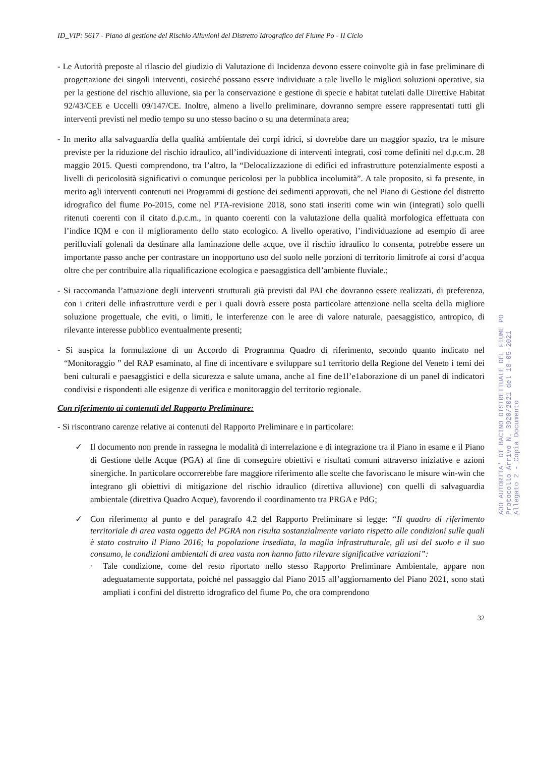ID_VIP: 5617 - Piano di gestione del Rischio Alluvioni del Distretto Idrografico del Fiume Po - II Ciclo
- Le Autorità preposte al rilascio del giudizio di Valutazione di Incidenza devono essere coinvolte già in fase preliminare di progettazione dei singoli interventi, cosicché possano essere individuate a tale livello le migliori soluzioni operative, sia per la gestione del rischio alluvione, sia per la conservazione e gestione di specie e habitat tutelati dalle Direttive Habitat 92/43/CEE e Uccelli 09/147/CE. Inoltre, almeno a livello preliminare, dovranno sempre essere rappresentati tutti gli interventi previsti nel medio tempo su uno stesso bacino o su una determinata area;
- In merito alla salvaguardia della qualità ambientale dei corpi idrici, si dovrebbe dare un maggior spazio, tra le misure previste per la riduzione del rischio idraulico, all’individuazione di interventi integrati, così come definiti nel d.p.c.m. 28 maggio 2015. Questi comprendono, tra l’altro, la “Delocalizzazione di edifici ed infrastrutture potenzialmente esposti a livelli di pericolosità significativi o comunque pericolosi per la pubblica incolumità”. A tale proposito, si fa presente, in merito agli interventi contenuti nei Programmi di gestione dei sedimenti approvati, che nel Piano di Gestione del distretto idrografico del fiume Po-2015, come nel PTA-revisione 2018, sono stati inseriti come win win (integrati) solo quelli ritenuti coerenti con il citato d.p.c.m., in quanto coerenti con la valutazione della qualità morfologica effettuata con l’indice IQM e con il miglioramento dello stato ecologico. A livello operativo, l’individuazione ad esempio di aree perifluviali golenali da destinare alla laminazione delle acque, ove il rischio idraulico lo consenta, potrebbe essere un importante passo anche per contrastare un inopportuno uso del suolo nelle porzioni di territorio limitrofe ai corsi d’acqua oltre che per contribuire alla riqualificazione ecologica e paesaggistica dell’ambiente fluviale.;
- Si raccomanda l’attuazione degli interventi strutturali già previsti dal PAI che dovranno essere realizzati, di preferenza, con i criteri delle infrastrutture verdi e per i quali dovrà essere posta particolare attenzione nella scelta della migliore soluzione progettuale, che eviti, o limiti, le interferenze con le aree di valore naturale, paesaggistico, antropico, di rilevante interesse pubblico eventualmente presenti;
- Si auspica la formulazione di un Accordo di Programma Quadro di riferimento, secondo quanto indicato nel “Monitoraggio ” del RAP esaminato, al fine di incentivare e sviluppare su1 territorio della Regione del Veneto i temi dei beni culturali e paesaggistici e della sicurezza e salute umana, anche a1 fine de1l’e1aborazione di un panel di indicatori condivisi e rispondenti alle esigenze di verifica e monitoraggio del territorio regionale.
Con riferimento ai contenuti del Rapporto Preliminare:
- Si riscontrano carenze relative ai contenuti del Rapporto Preliminare e in particolare:
✓ Il documento non prende in rassegna le modalità di interrelazione e di integrazione tra il Piano in esame e il Piano di Gestione delle Acque (PGA) al fine di conseguire obiettivi e risultati comuni attraverso iniziative e azioni sinergiche. In particolare occorrerebbe fare maggiore riferimento alle scelte che favoriscano le misure win-win che integrano gli obiettivi di mitigazione del rischio idraulico (direttiva alluvione) con quelli di salvaguardia ambientale (direttiva Quadro Acque), favorendo il coordinamento tra PRGA e PdG;
✓ Con riferimento al punto e del paragrafo 4.2 del Rapporto Preliminare si legge: “Il quadro di riferimento territoriale di area vasta oggetto del PGRA non risulta sostanzialmente variato rispetto alle condizioni sulle quali è stato costruito il Piano 2016; la popolazione insediata, la maglia infrastrutturale, gli usi del suolo e il suo consumo, le condizioni ambientali di area vasta non hanno fatto rilevare significative variazioni”:
· Tale condizione, come del resto riportato nello stesso Rapporto Preliminare Ambientale, appare non adeguatamente supportata, poiché nel passaggio dal Piano 2015 all’aggiornamento del Piano 2021, sono stati ampliati i confini del distretto idrografico del fiume Po, che ora comprendono
32
AOO AUTORITA' DI BACINO DISTRETTUALE DEL FIUME PO
Protocollo Arrivo N. 3920/2021 del 18-05-2021
Allegato 2 - Copia Documento